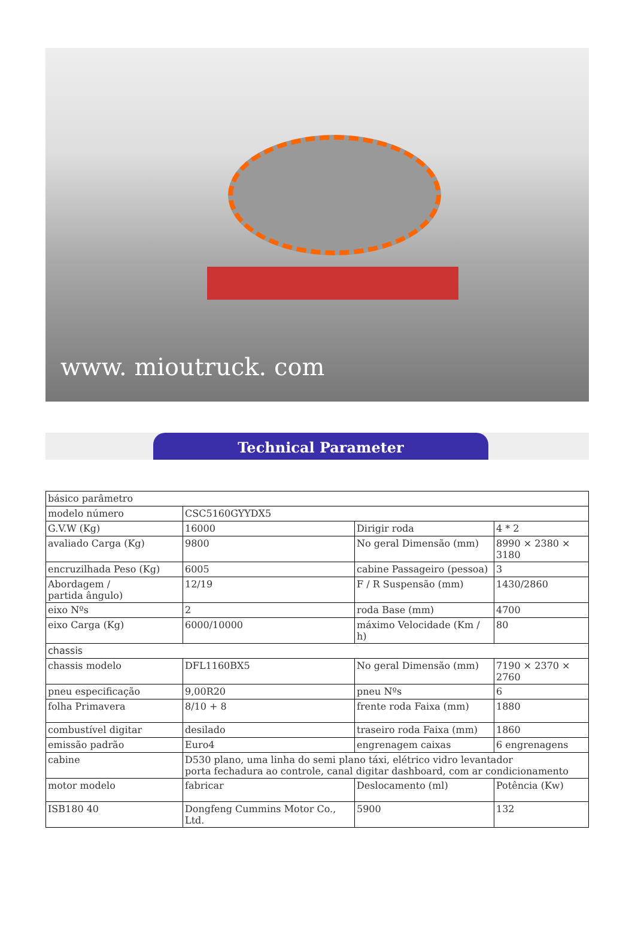www. mioutruck. com
Technical Parameter
| básico parâmetro | | | |
| modelo número | CSC5160GYYDX5 | | |
| G.V.W (Kg) | 16000 | Dirigir roda | 4 * 2 |
| avaliado Carga (Kg) | 9800 | No geral Dimensão (mm) | 8990 × 2380 × 3180 |
| encruzilhada Peso (Kg) | 6005 | cabine Passageiro (pessoa) | 3 |
| Abordagem / partida ângulo) | 12/19 | F / R Suspensão (mm) | 1430/2860 |
| eixo Nºs | 2 | roda Base (mm) | 4700 |
| eixo Carga (Kg) | 6000/10000 | máximo Velocidade (Km / h) | 80 |
| chassis | | | |
| chassis modelo | DFL1160BX5 | No geral Dimensão (mm) | 7190 × 2370 × 2760 |
| pneu especificação | 9,00R20 | pneu Nºs | 6 |
| folha Primavera | 8/10 + 8 | frente roda Faixa (mm) | 1880 |
| combustível digitar | desilado | traseiro roda Faixa (mm) | 1860 |
| emissão padrão | Euro4 | engrenagem caixas | 6 engrenagens |
| cabine | D530 plano, uma linha do semi plano táxi, elétrico vidro levantador porta fechadura ao controle, canal digitar dashboard, com ar condicionamento | | |
| motor modelo | fabricar | Deslocamento (ml) | Potência (Kw) |
| ISB180 40 | Dongfeng Cummins Motor Co., Ltd. | 5900 | 132 |